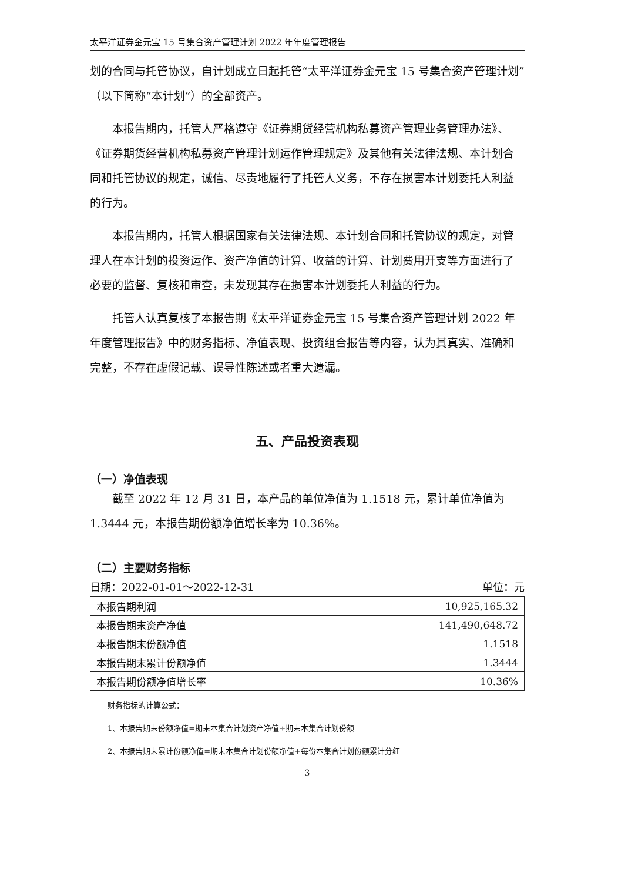太平洋证券金元宝 15 号集合资产管理计划 2022 年年度管理报告
划的合同与托管协议，自计划成立日起托管“太平洋证券金元宝 15 号集合资产管理计划”（以下简称“本计划”）的全部资产。
本报告期内，托管人严格遵守《证券期货经营机构私募资产管理业务管理办法》、《证券期货经营机构私募资产管理计划运作管理规定》及其他有关法律法规、本计划合同和托管协议的规定，诚信、尽责地履行了托管人义务，不存在损害本计划委托人利益的行为。
本报告期内，托管人根据国家有关法律法规、本计划合同和托管协议的规定，对管理人在本计划的投资运作、资产净值的计算、收益的计算、计划费用开支等方面进行了必要的监督、复核和审查，未发现其存在损害本计划委托人利益的行为。
托管人认真复核了本报告期《太平洋证券金元宝 15 号集合资产管理计划 2022 年年度管理报告》中的财务指标、净值表现、投资组合报告等内容，认为其真实、准确和完整，不存在虚假记载、误导性陈述或者重大遗漏。
五、产品投资表现
（一）净值表现
截至 2022 年 12 月 31 日，本产品的单位净值为 1.1518 元，累计单位净值为 1.3444 元，本报告期份额净值增长率为 10.36%。
（二）主要财务指标
日期：2022-01-01～2022-12-31 单位：元
| 本报告期利润 | 10,925,165.32 |
| 本报告期末资产净值 | 141,490,648.72 |
| 本报告期末份额净值 | 1.1518 |
| 本报告期末累计份额净值 | 1.3444 |
| 本报告期份额净值增长率 | 10.36% |
财务指标的计算公式：
1、本报告期末份额净值=期末本集合计划资产净值÷期末本集合计划份额
2、本报告期末累计份额净值=期末本集合计划份额净值+每份本集合计划份额累计分红
3